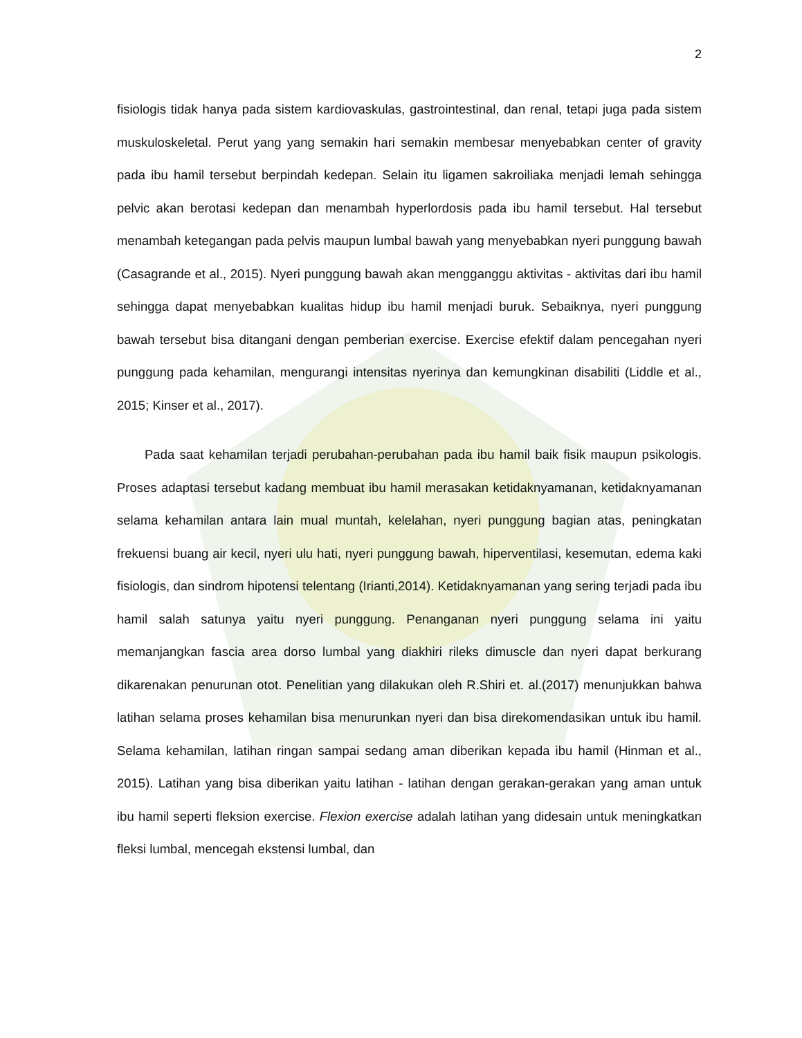2
fisiologis tidak hanya pada sistem kardiovaskulas, gastrointestinal, dan renal, tetapi juga pada sistem muskuloskeletal. Perut yang yang semakin hari semakin membesar menyebabkan center of gravity pada ibu hamil tersebut berpindah kedepan. Selain itu ligamen sakroiliaka menjadi lemah sehingga pelvic akan berotasi kedepan dan menambah hyperlordosis pada ibu hamil tersebut. Hal tersebut menambah ketegangan pada pelvis maupun lumbal bawah yang menyebabkan nyeri punggung bawah (Casagrande et al., 2015). Nyeri punggung bawah akan mengganggu aktivitas - aktivitas dari ibu hamil sehingga dapat menyebabkan kualitas hidup ibu hamil menjadi buruk. Sebaiknya, nyeri punggung bawah tersebut bisa ditangani dengan pemberian exercise. Exercise efektif dalam pencegahan nyeri punggung pada kehamilan, mengurangi intensitas nyerinya dan kemungkinan disabiliti (Liddle et al., 2015; Kinser et al., 2017).
Pada saat kehamilan terjadi perubahan-perubahan pada ibu hamil baik fisik maupun psikologis. Proses adaptasi tersebut kadang membuat ibu hamil merasakan ketidaknyamanan, ketidaknyamanan selama kehamilan antara lain mual muntah, kelelahan, nyeri punggung bagian atas, peningkatan frekuensi buang air kecil, nyeri ulu hati, nyeri punggung bawah, hiperventilasi, kesemutan, edema kaki fisiologis, dan sindrom hipotensi telentang (Irianti,2014). Ketidaknyamanan yang sering terjadi pada ibu hamil salah satunya yaitu nyeri punggung. Penanganan nyeri punggung selama ini yaitu memanjangkan fascia area dorso lumbal yang diakhiri rileks dimuscle dan nyeri dapat berkurang dikarenakan penurunan otot. Penelitian yang dilakukan oleh R.Shiri et. al.(2017) menunjukkan bahwa latihan selama proses kehamilan bisa menurunkan nyeri dan bisa direkomendasikan untuk ibu hamil. Selama kehamilan, latihan ringan sampai sedang aman diberikan kepada ibu hamil (Hinman et al., 2015). Latihan yang bisa diberikan yaitu latihan - latihan dengan gerakan-gerakan yang aman untuk ibu hamil seperti fleksion exercise. Flexion exercise adalah latihan yang didesain untuk meningkatkan fleksi lumbal, mencegah ekstensi lumbal, dan